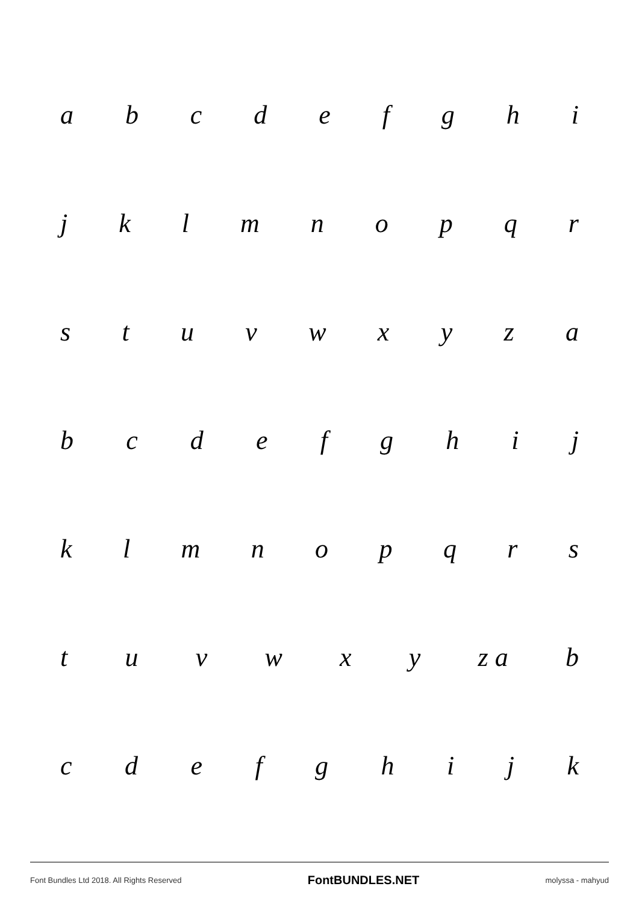abcdefghi
jklmnopqr
stuvwxyza
bcdefghij
klmnopqrs
tuvwxy z a b
cdefghijk
Font Bundles Ltd 2018. All Rights Reserved FontBUNDLES.NET molyssa - mahyud